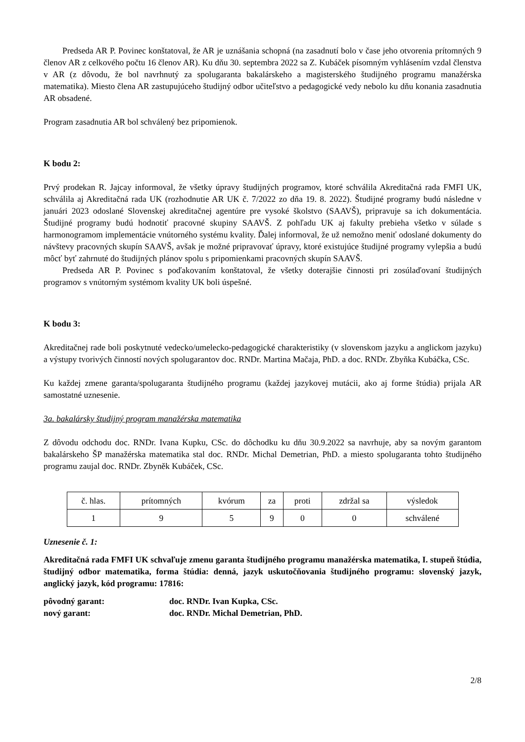Predseda AR P. Povinec konštatoval, že AR je uznášania schopná (na zasadnutí bolo v čase jeho otvorenia prítomných 9 členov AR z celkového počtu 16 členov AR). Ku dňu 30. septembra 2022 sa Z. Kubáček písomným vyhlásením vzdal členstva v AR (z dôvodu, že bol navrhnutý za spolugaranta bakalárskeho a magisterského študijného programu manažérska matematika). Miesto člena AR zastupujúceho študijný odbor učiteľstvo a pedagogické vedy nebolo ku dňu konania zasadnutia AR obsadené.
Program zasadnutia AR bol schválený bez pripomienok.
K bodu 2:
Prvý prodekan R. Jajcay informoval, že všetky úpravy študijných programov, ktoré schválila Akreditačná rada FMFI UK, schválila aj Akreditačná rada UK (rozhodnutie AR UK č. 7/2022 zo dňa 19. 8. 2022). Študijné programy budú následne v januári 2023 odoslané Slovenskej akreditačnej agentúre pre vysoké školstvo (SAAVŠ), pripravuje sa ich dokumentácia. Študijné programy budú hodnotiť pracovné skupiny SAAVŠ. Z pohľadu UK aj fakulty prebieha všetko v súlade s harmonogramom implementácie vnútorného systému kvality. Ďalej informoval, že už nemožno meniť odoslané dokumenty do návštevy pracovných skupín SAAVŠ, avšak je možné pripravovať úpravy, ktoré existujúce študijné programy vylepšia a budú môcť byť zahrnuté do študijných plánov spolu s pripomienkami pracovných skupín SAAVŠ.
Predseda AR P. Povinec s poďakovaním konštatoval, že všetky doterajšie činnosti pri zosúlaďovaní študijných programov s vnútorným systémom kvality UK boli úspešné.
K bodu 3:
Akreditačnej rade boli poskytnuté vedecko/umelecko-pedagogické charakteristiky (v slovenskom jazyku a anglickom jazyku) a výstupy tvorivých činností nových spolugarantov doc. RNDr. Martina Mačaja, PhD. a doc. RNDr. Zbyňka Kubáčka, CSc.
Ku každej zmene garanta/spolugaranta študijného programu (každej jazykovej mutácii, ako aj forme štúdia) prijala AR samostatné uznesenie.
3a. bakalársky študijný program manažérska matematika
Z dôvodu odchodu doc. RNDr. Ivana Kupku, CSc. do dôchodku ku dňu 30.9.2022 sa navrhuje, aby sa novým garantom bakalárskeho ŠP manažérska matematika stal doc. RNDr. Michal Demetrian, PhD. a miesto spolugaranta tohto študijného programu zaujal doc. RNDr. Zbyněk Kubáček, CSc.
| č. hlas. | prítomných | kvórum | za | proti | zdržal sa | výsledok |
| 1 | 9 | 5 | 9 | 0 | 0 | schválené |
Uznesenie č. 1:
Akreditačná rada FMFI UK schvaľuje zmenu garanta študijného programu manažérska matematika, I. stupeň štúdia, študijný odbor matematika, forma štúdia: denná, jazyk uskutočňovania študijného programu: slovenský jazyk, anglický jazyk, kód programu: 17816:
pôvodný garant: doc. RNDr. Ivan Kupka, CSc.
nový garant: doc. RNDr. Michal Demetrian, PhD.
2/8